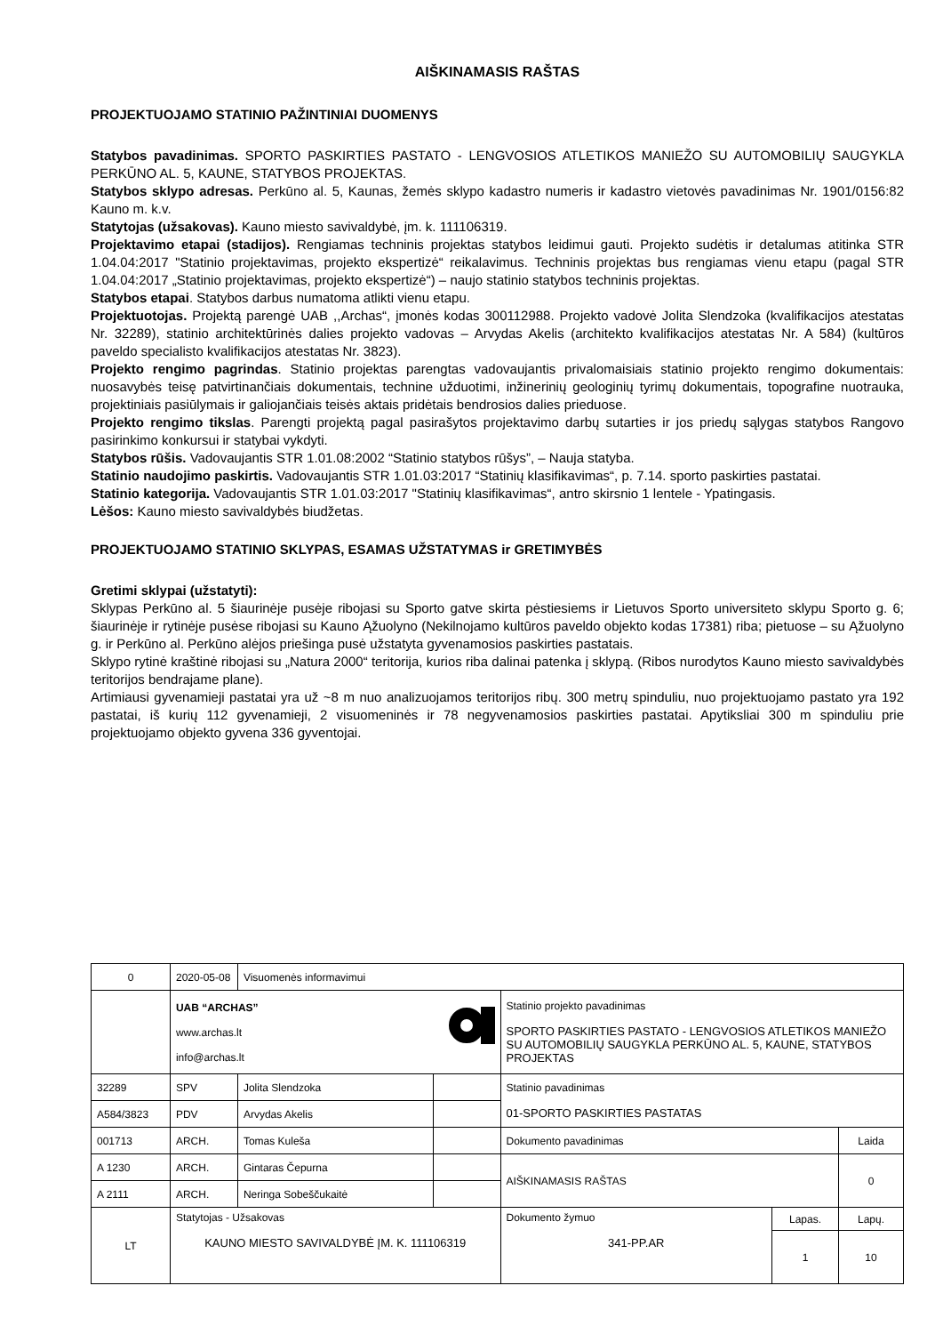AIŠKINAMASIS RAŠTAS
PROJEKTUOJAMO STATINIO PAŽINTINIAI DUOMENYS
Statybos pavadinimas. SPORTO PASKIRTIES PASTATO - LENGVOSIOS ATLETIKOS MANIEŽO SU AUTOMOBILIŲ SAUGYKLA PERKŪNO AL. 5, KAUNE, STATYBOS PROJEKTAS.
Statybos sklypo adresas. Perkūno al. 5, Kaunas, žemės sklypo kadastro numeris ir kadastro vietovės pavadinimas Nr. 1901/0156:82 Kauno m. k.v.
Statytojas (užsakovas). Kauno miesto savivaldybė, įm. k. 111106319.
Projektavimo etapai (stadijos). Rengiamas techninis projektas statybos leidimui gauti. Projekto sudėtis ir detalumas atitinka STR 1.04.04:2017 "Statinio projektavimas, projekto ekspertizė“ reikalavimus. Techninis projektas bus rengiamas vienu etapu (pagal STR 1.04.04:2017 „Statinio projektavimas, projekto ekspertizė“) – naujo statinio statybos techninis projektas.
Statybos etapai. Statybos darbus numatoma atlikti vienu etapu.
Projektuotojas. Projektą parengė UAB ,,Archas“, įmonės kodas 300112988. Projekto vadovė Jolita Slendzoka (kvalifikacijos atestatas Nr. 32289), statinio architektūrinės dalies projekto vadovas – Arvydas Akelis (architekto kvalifikacijos atestatas Nr. A 584) (kultūros paveldo specialisto kvalifikacijos atestatas Nr. 3823).
Projekto rengimo pagrindas. Statinio projektas parengtas vadovaujantis privalomaisiais statinio projekto rengimo dokumentais: nuosavybės teisę patvirtinančiais dokumentais, technine užduotimi, inžinerinių geologinių tyrimų dokumentais, topografine nuotrauka, projektiniais pasiūlymais ir galiojančiais teisės aktais pridėtais bendrosios dalies prieduose.
Projekto rengimo tikslas. Parengti projektą pagal pasirašytos projektavimo darbų sutarties ir jos priedų sąlygas statybos Rangovo pasirinkimo konkursui ir statybai vykdyti.
Statybos rūšis. Vadovaujantis STR 1.01.08:2002 “Statinio statybos rūšys”, – Nauja statyba.
Statinio naudojimo paskirtis. Vadovaujantis STR 1.01.03:2017 “Statinių klasifikavimas“, p. 7.14. sporto paskirties pastatai.
Statinio kategorija. Vadovaujantis STR 1.01.03:2017 "Statinių klasifikavimas“, antro skirsnio 1 lentele - Ypatingasis.
Lėšos: Kauno miesto savivaldybės biudžetas.
PROJEKTUOJAMO STATINIO SKLYPAS, ESAMAS UŽSTATYMAS ir GRETIMYBĖS
Gretimi sklypai (užstatyti):
Sklypas Perkūno al. 5 šiaurinėje pusėje ribojasi su Sporto gatve skirta pėstiesiems ir Lietuvos Sporto universiteto sklypu Sporto g. 6; šiaurinėje ir rytinėje pusėse ribojasi su Kauno Ąžuolyno (Nekilnojamo kultūros paveldo objekto kodas 17381) riba; pietuose – su Ąžuolyno g. ir Perkūno al. Perkūno alėjos priešinga pusė užstatyta gyvenamosios paskirties pastatais.
Sklypo rytinė kraštinė ribojasi su „Natura 2000“ teritorija, kurios riba dalinai patenka į sklypą. (Ribos nurodytos Kauno miesto savivaldybės teritorijos bendrajame plane).
Artimiausi gyvenamieji pastatai yra už ~8 m nuo analizuojamos teritorijos ribų. 300 metrų spinduliu, nuo projektuojamo pastato yra 192 pastatai, iš kurių 112 gyvenamieji, 2 visuomeninės ir 78 negyvenamosios paskirties pastatai. Apytiksliai 300 m spinduliu prie projektuojamo objekto gyvena 336 gyventojai.
| 0 | 2020-05-08 | Visuomenės informavimui | | | | |
| | UAB “ARCHAS” www.archas.lt info@archas.lt | | | Statinio projekto pavadinimas SPORTO PASKIRTIES PASTATO - LENGVOSIOS ATLETIKOS MANIEŽO SU AUTOMOBILIŲ SAUGYKLA PERKŪNO AL. 5, KAUNE, STATYBOS PROJEKTAS | | |
| 32289 | SPV | Jolita Slendzoka | | Statinio pavadinimas 01-SPORTO PASKIRTIES PASTATAS | | |
| A584/3823 | PDV | Arvydas Akelis | | | | |
| 001713 | ARCH. | Tomas Kuleša | | Dokumento pavadinimas | | Laida |
| A 1230 | ARCH. | Gintaras Čepurna | | AIŠKINAMASIS RAŠTAS | | 0 |
| A 2111 | ARCH. | Neringa Sobeščukaitė | | | | |
| LT | Statytojas - Užsakovas KAUNO MIESTO SAVIVALDYBĖ ĮM. K. 111106319 | | | Dokumento žymuo 341-PP.AR | Lapas. | Lapų. |
| | | | | | 1 | 10 |